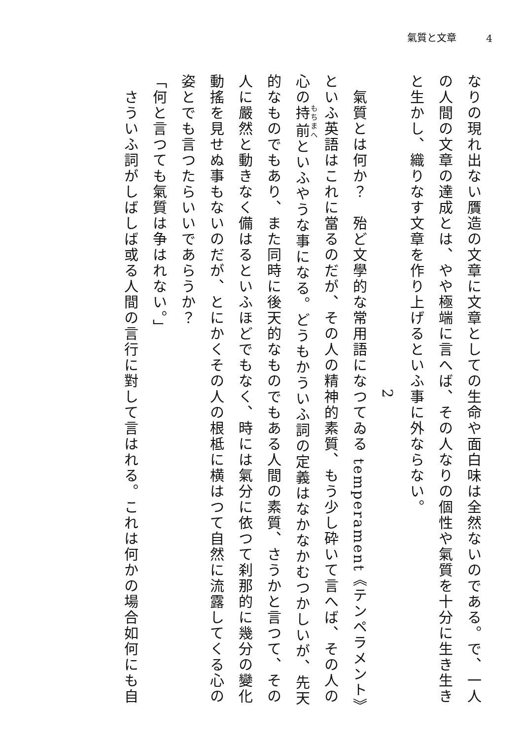氣質と文章 4
なりの現れ出ない贋造の文章に文章としての生命や面白味は全然ないのである。で、一人の人間の文章の達成とは、やや極端に言へば、その人なりの個性や氣質を十分に生き生きと生かし、織りなす文章を作り上げるといふ事に外ならない。
2
　氣質とは何か？　殆ど文學的な常用語になつてゐる temperament《テンペラメント》といふ英語はこれに當るのだが、その人の精神的素質、もう少し砕いて言へば、その人の心の持前といふやうな事になる。どうもかういふ詞の定義はなかなかむつかしいが、先天的なものでもあり、また同時に後天的なものでもある人間の素質、さうかと言つて、その人に嚴然と動きなく備はるといふほどでもなく、時には氣分に依つて刹那的に幾分の變化動搖を見せぬ事もないのだが、とにかくその人の根柢に横はつて自然に流露してくる心の姿とでも言つたらいいであらうか？
「何と言つても氣質は争はれない。」
　さういふ詞がしばしば或る人間の言行に對して言はれる。これは何かの場合如何にも自